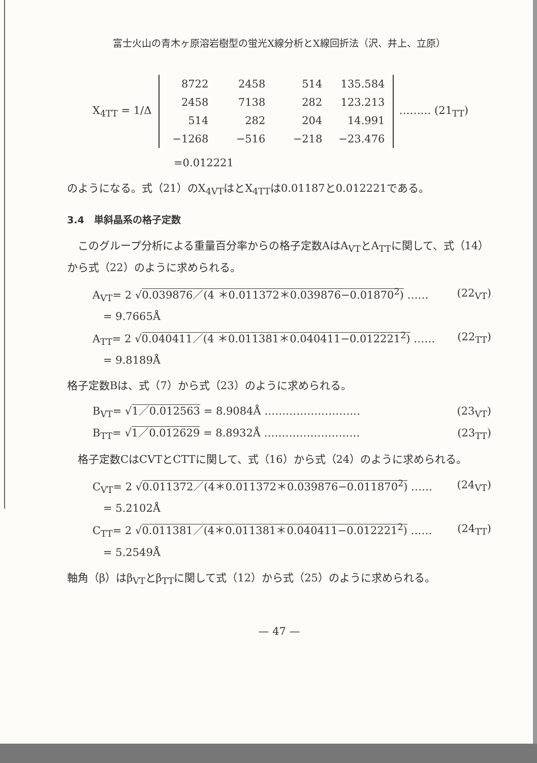富士火山の青木ヶ原溶岩樹型の蛍光X線分析とX線回折法（沢、井上、立原）
X<sub>4TT</sub> = 1/Δ
| 8722 | 2458 | 514 | 135.584 |
| 2458 | 7138 | 282 | 123.213 |
| 514 | 282 | 204 | 14.991 |
| −1268 | −516 | −218 | −23.476 |
……… (21<sub>TT</sub>)
=0.012221
のようになる。式（21）のX<sub>4VT</sub>はとX<sub>4TT</sub>は0.01187と0.012221である。
3.4　単斜晶系の格子定数
　このグループ分析による重量百分率からの格子定数AはA<sub>VT</sub>とA<sub>TT</sub>に関して、式（14）から式（22）のように求められる。
A<sub>VT</sub>= 2 √0.039876／(4 ＊0.011372＊0.039876−0.01870<sup>2</sup>) …… (22<sub>VT</sub>)
　= 9.7665Å
A<sub>TT</sub>= 2 √0.040411／(4 ＊0.011381＊0.040411−0.012221<sup>2</sup>) …… (22<sub>TT</sub>)
　= 9.8189Å
格子定数Bは、式（7）から式（23）のように求められる。
B<sub>VT</sub>= √1／0.012563 = 8.9084Å ……………………… (23<sub>VT</sub>)
B<sub>TT</sub>= √1／0.012629 = 8.8932Å ……………………… (23<sub>TT</sub>)
　格子定数CはCVTとCTTに関して、式（16）から式（24）のように求められる。
C<sub>VT</sub>= 2 √0.011372／(4＊0.011372＊0.039876−0.011870<sup>2</sup>) …… (24<sub>VT</sub>)
　= 5.2102Å
C<sub>TT</sub>= 2 √0.011381／(4＊0.011381＊0.040411−0.012221<sup>2</sup>) …… (24<sub>TT</sub>)
　= 5.2549Å
軸角（β）はβ<sub>VT</sub>とβ<sub>TT</sub>に関して式（12）から式（25）のように求められる。
— 47 —